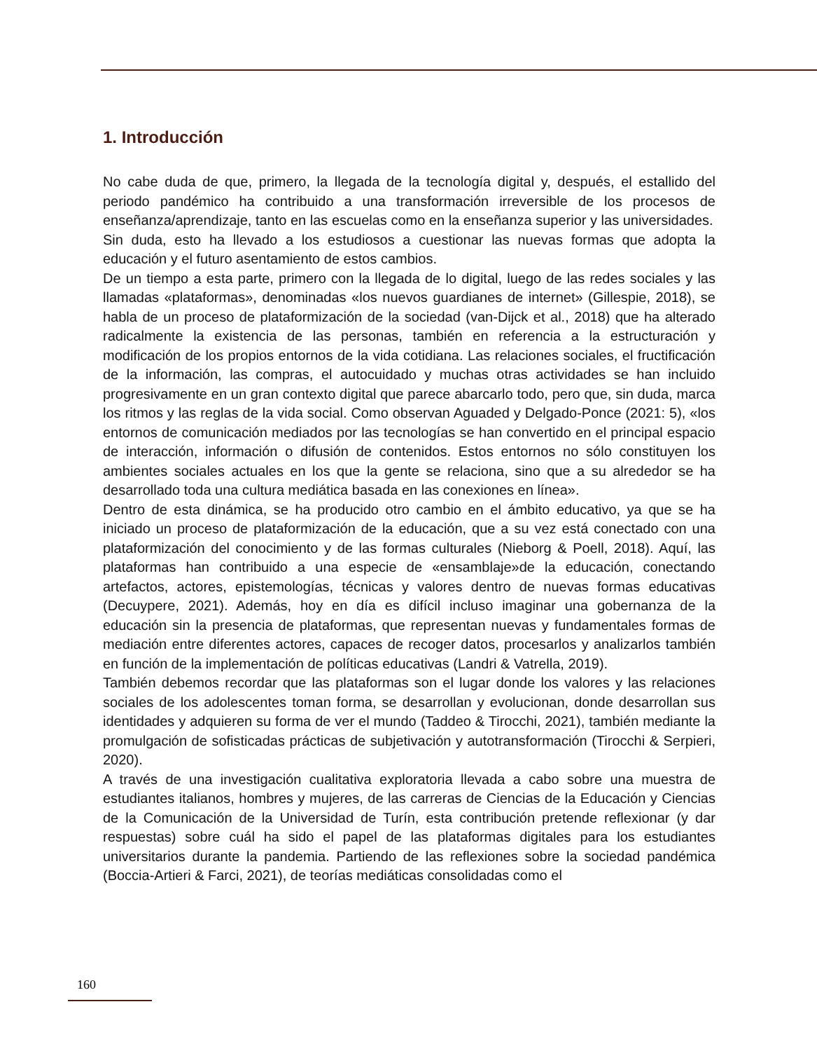1. Introducción
No cabe duda de que, primero, la llegada de la tecnología digital y, después, el estallido del periodo pandémico ha contribuido a una transformación irreversible de los procesos de enseñanza/aprendizaje, tanto en las escuelas como en la enseñanza superior y las universidades.
Sin duda, esto ha llevado a los estudiosos a cuestionar las nuevas formas que adopta la educación y el futuro asentamiento de estos cambios.
De un tiempo a esta parte, primero con la llegada de lo digital, luego de las redes sociales y las llamadas «plataformas», denominadas «los nuevos guardianes de internet» (Gillespie, 2018), se habla de un proceso de plataformización de la sociedad (van-Dijck et al., 2018) que ha alterado radicalmente la existencia de las personas, también en referencia a la estructuración y modificación de los propios entornos de la vida cotidiana. Las relaciones sociales, el fructificación de la información, las compras, el autocuidado y muchas otras actividades se han incluido progresivamente en un gran contexto digital que parece abarcarlo todo, pero que, sin duda, marca los ritmos y las reglas de la vida social. Como observan Aguaded y Delgado-Ponce (2021: 5), «los entornos de comunicación mediados por las tecnologías se han convertido en el principal espacio de interacción, información o difusión de contenidos. Estos entornos no sólo constituyen los ambientes sociales actuales en los que la gente se relaciona, sino que a su alrededor se ha desarrollado toda una cultura mediática basada en las conexiones en línea».
Dentro de esta dinámica, se ha producido otro cambio en el ámbito educativo, ya que se ha iniciado un proceso de plataformización de la educación, que a su vez está conectado con una plataformización del conocimiento y de las formas culturales (Nieborg & Poell, 2018). Aquí, las plataformas han contribuido a una especie de «ensamblaje»de la educación, conectando artefactos, actores, epistemologías, técnicas y valores dentro de nuevas formas educativas (Decuypere, 2021). Además, hoy en día es difícil incluso imaginar una gobernanza de la educación sin la presencia de plataformas, que representan nuevas y fundamentales formas de mediación entre diferentes actores, capaces de recoger datos, procesarlos y analizarlos también en función de la implementación de políticas educativas (Landri & Vatrella, 2019).
También debemos recordar que las plataformas son el lugar donde los valores y las relaciones sociales de los adolescentes toman forma, se desarrollan y evolucionan, donde desarrollan sus identidades y adquieren su forma de ver el mundo (Taddeo & Tirocchi, 2021), también mediante la promulgación de sofisticadas prácticas de subjetivación y autotransformación (Tirocchi & Serpieri, 2020).
A través de una investigación cualitativa exploratoria llevada a cabo sobre una muestra de estudiantes italianos, hombres y mujeres, de las carreras de Ciencias de la Educación y Ciencias de la Comunicación de la Universidad de Turín, esta contribución pretende reflexionar (y dar respuestas) sobre cuál ha sido el papel de las plataformas digitales para los estudiantes universitarios durante la pandemia. Partiendo de las reflexiones sobre la sociedad pandémica (Boccia-Artieri & Farci, 2021), de teorías mediáticas consolidadas como el
160